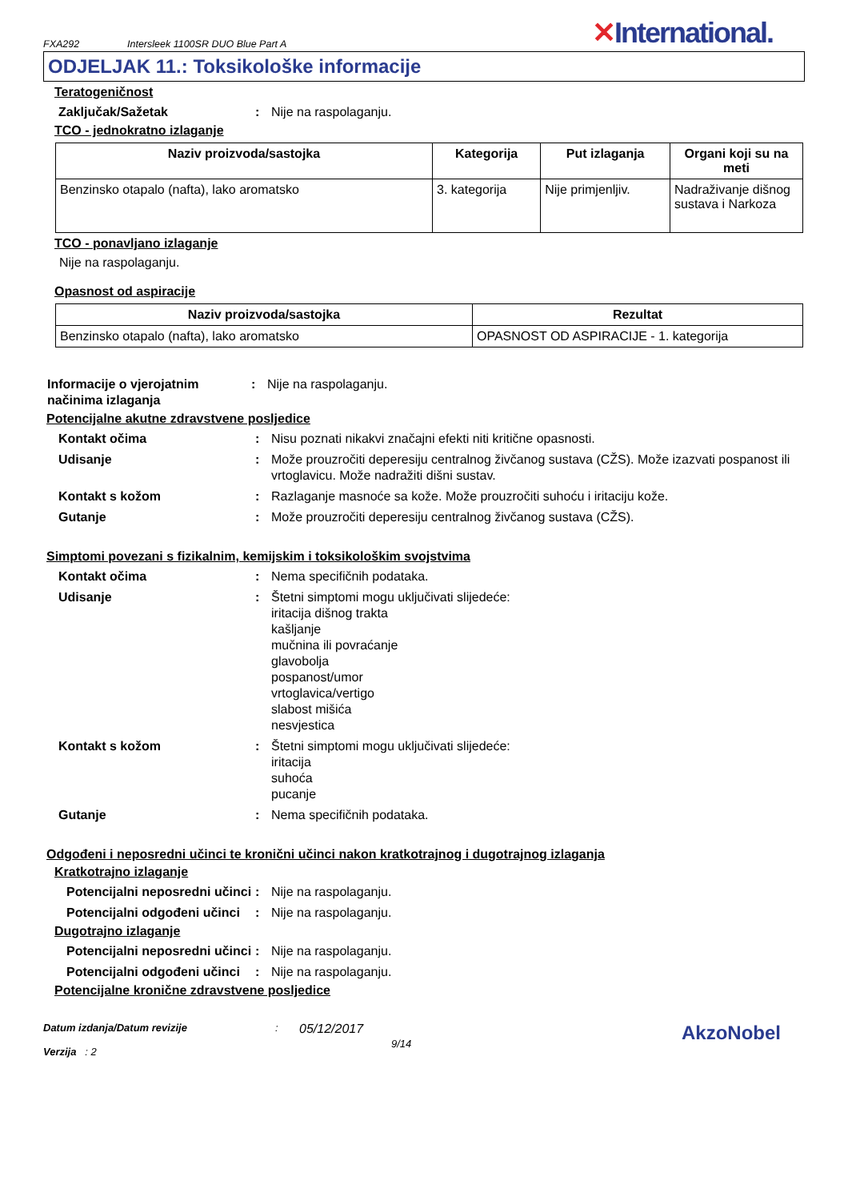FXA292
Intersleek 1100SR DUO Blue Part A
✕International.
ODJELJAK 11.: Toksikološke informacije
Teratogeničnost
Zaključak/Sažetak : Nije na raspolaganju.
TCO - jednokratno izlaganje
| Naziv proizvoda/sastojka | Kategorija | Put izlaganja | Organi koji su na meti |
| --- | --- | --- | --- |
| Benzinsko otapalo (nafta), lako aromatsko | 3. kategorija | Nije primjenljiv. | Nadraživanje dišnog sustava i Narkoza |
TCO - ponavljano izlaganje
Nije na raspolaganju.
Opasnost od aspiracije
| Naziv proizvoda/sastojka | Rezultat |
| --- | --- |
| Benzinsko otapalo (nafta), lako aromatsko | OPASNOST OD ASPIRACIJE - 1. kategorija |
Informacije o vjerojatnim načinima izlaganja
: Nije na raspolaganju.
Potencijalne akutne zdravstvene posljedice
Kontakt očima : Nisu poznati nikakvi značajni efekti niti kritične opasnosti.
Udisanje : Može prouzročiti deperesiju centralnog živčanog sustava (CŽS). Može izazvati pospanost ili vrtoglavicu. Može nadražiti dišni sustav.
Kontakt s kožom : Razlaganje masnoće sa kože. Može prouzročiti suhoću i iritaciju kože.
Gutanje : Može prouzročiti deperesiju centralnog živčanog sustava (CŽS).
Simptomi povezani s fizikalnim, kemijskim i toksikološkim svojstvima
Kontakt očima : Nema specifičnih podataka.
Udisanje : Štetni simptomi mogu uključivati slijedeće:
iritacija dišnog trakta
kašljanje
mučnina ili povraćanje
glavobolja
pospanost/umor
vrtoglavica/vertigo
slabost mišića
nesvjestica
Kontakt s kožom : Štetni simptomi mogu uključivati slijedeće:
iritacija
suhoća
pucanje
Gutanje : Nema specifičnih podataka.
Odgođeni i neposredni učinci te kronični učinci nakon kratkotrajnog i dugotrajnog izlaganja
Kratkotrajno izlaganje
Potencijalni neposredni učinci
: Nije na raspolaganju.
Potencijalni odgođeni učinci
: Nije na raspolaganju.
Dugotrajno izlaganje
Potencijalni neposredni učinci
: Nije na raspolaganju.
Potencijalni odgođeni učinci
: Nije na raspolaganju.
Potencijalne kronične zdravstvene posljedice
Datum izdanja/Datum revizije
Verzija : 2
:
05/12/2017
9/14
AkzoNobel